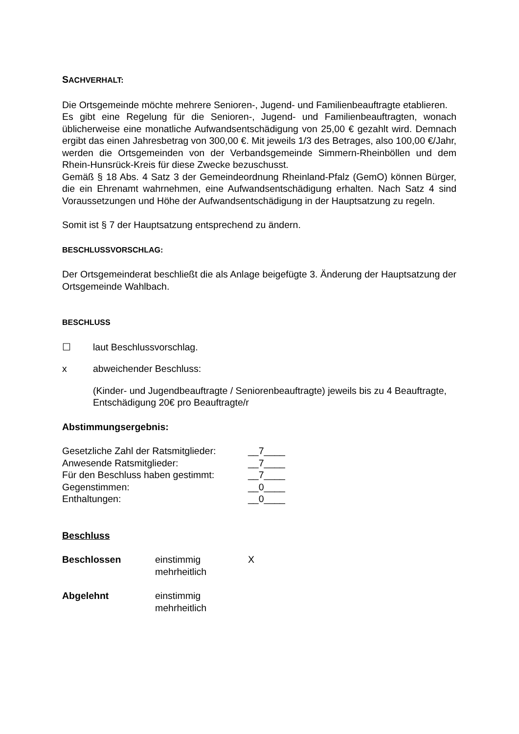SACHVERHALT:
Die Ortsgemeinde möchte mehrere Senioren-, Jugend- und Familienbeauftragte etablieren.
Es gibt eine Regelung für die Senioren-, Jugend- und Familienbeauftragten, wonach üblicherweise eine monatliche Aufwandsentschädigung von 25,00 € gezahlt wird. Demnach ergibt das einen Jahresbetrag von 300,00 €. Mit jeweils 1/3 des Betrages, also 100,00 €/Jahr, werden die Ortsgemeinden von der Verbandsgemeinde Simmern-Rheinböllen und dem Rhein-Hunsrück-Kreis für diese Zwecke bezuschusst.
Gemäß § 18 Abs. 4 Satz 3 der Gemeindeordnung Rheinland-Pfalz (GemO) können Bürger, die ein Ehrenamt wahrnehmen, eine Aufwandsentschädigung erhalten. Nach Satz 4 sind Voraussetzungen und Höhe der Aufwandsentschädigung in der Hauptsatzung zu regeln.
Somit ist § 7 der Hauptsatzung entsprechend zu ändern.
B ESCHLUSSVORSCHLAG:
Der Ortsgemeinderat beschließt die als Anlage beigefügte 3. Änderung der Hauptsatzung der Ortsgemeinde Wahlbach.
BESCHLUSS
☐ laut Beschlussvorschlag.
x abweichender Beschluss:
(Kinder- und Jugendbeauftragte / Seniorenbeauftragte) jeweils bis zu 4 Beauftragte, Entschädigung 20€ pro Beauftragte/r
Abstimmungsergebnis:
| Gesetzliche Zahl der Ratsmitglieder: | __7____ |
| Anwesende Ratsmitglieder: | __7____ |
| Für den Beschluss haben gestimmt: | __7____ |
| Gegenstimmen: | __0____ |
| Enthaltungen: | __0____ |
Beschluss
Beschlossen einstimmig
mehrheitlich
X
Abgelehnt einstimmig
mehrheitlich